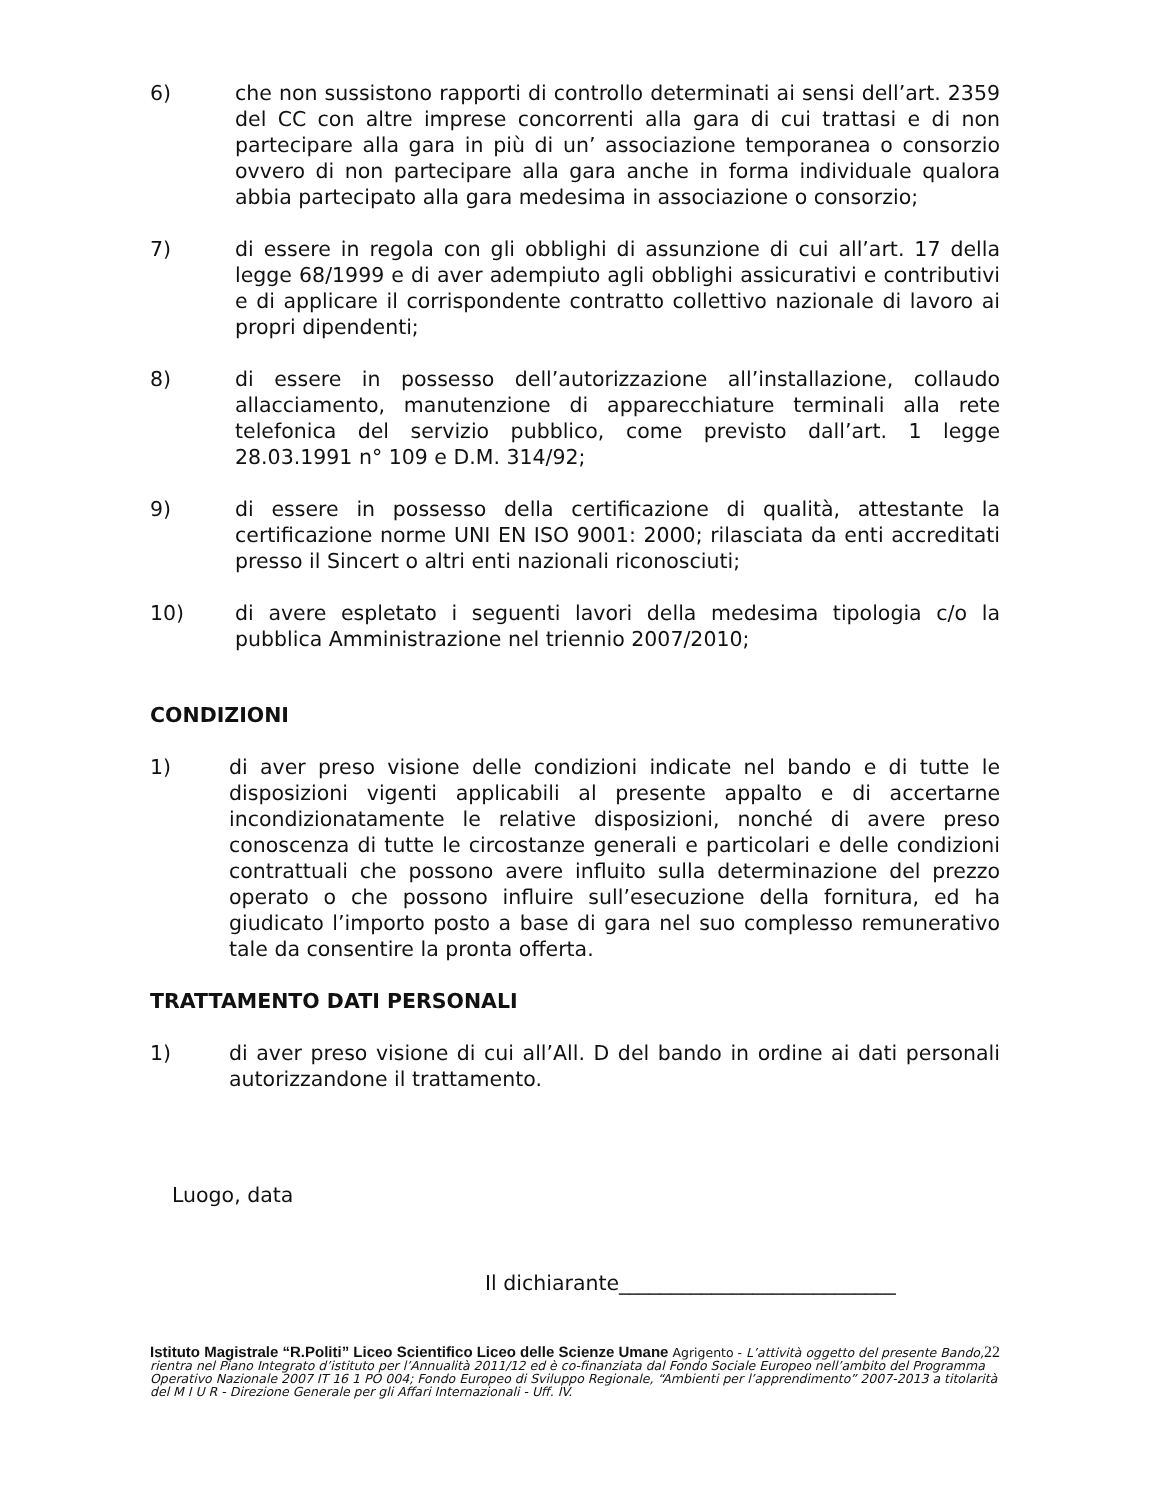6) che non sussistono rapporti di controllo determinati ai sensi dell’art. 2359 del CC con altre imprese concorrenti alla gara di cui trattasi e di non partecipare alla gara in più di un’ associazione temporanea o consorzio ovvero di non partecipare alla gara anche in forma individuale qualora abbia partecipato alla gara medesima in associazione o consorzio;
7) di essere in regola con gli obblighi di assunzione di cui all’art. 17 della legge 68/1999 e di aver adempiuto agli obblighi assicurativi e contributivi e di applicare il corrispondente contratto collettivo nazionale di lavoro ai propri dipendenti;
8) di essere in possesso dell’autorizzazione all’installazione, collaudo allacciamento, manutenzione di apparecchiature terminali alla rete telefonica del servizio pubblico, come previsto dall’art. 1 legge 28.03.1991 n° 109 e D.M. 314/92;
9) di essere in possesso della certificazione di qualità, attestante la certificazione norme UNI EN ISO 9001: 2000; rilasciata da enti accreditati presso il Sincert o altri enti nazionali riconosciuti;
10) di avere espletato i seguenti lavori della medesima tipologia c/o la pubblica Amministrazione nel triennio 2007/2010;
CONDIZIONI
1) di aver preso visione delle condizioni indicate nel bando e di tutte le disposizioni vigenti applicabili al presente appalto e di accertarne incondizionatamente le relative disposizioni, nonché di avere preso conoscenza di tutte le circostanze generali e particolari e delle condizioni contrattuali che possono avere influito sulla determinazione del prezzo operato o che possono influire sull’esecuzione della fornitura, ed ha giudicato l’importo posto a base di gara nel suo complesso remunerativo tale da consentire la pronta offerta.
TRATTAMENTO DATI PERSONALI
1) di aver preso visione di cui all’All. D del bando in ordine ai dati personali autorizzandone il trattamento.
Luogo, data
Il dichiarante___________________________
22 Istituto Magistrale “R.Politi” Liceo Scientifico Liceo delle Scienze Umane Agrigento - L’attività oggetto del presente Bando, rientra nel Piano Integrato d’istituto per l’Annualità 2011/12 ed è co-finanziata dal Fondo Sociale Europeo nell’ambito del Programma Operativo Nazionale 2007 IT 16 1 PO 004; Fondo Europeo di Sviluppo Regionale, “Ambienti per l’apprendimento” 2007-2013 a titolarità del M I U R - Direzione Generale per gli Affari Internazionali - Uff. IV.